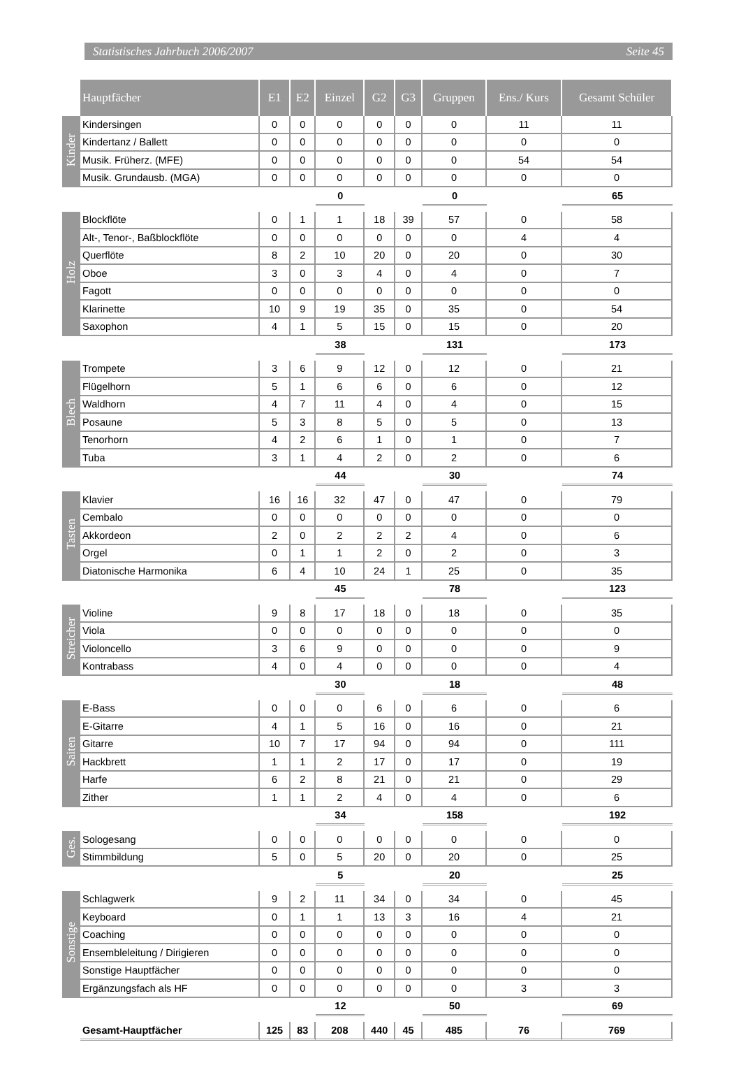Statistisches Jahrbuch 2006/2007 Seite 45
| | Hauptfächer | E1 | E2 | Einzel | G2 | G3 | Gruppen | Ens./ Kurs | Gesamt Schüler |
| Kinder | Kindersingen | 0 | 0 | 0 | 0 | 0 | 0 | 11 | 11 |
| | Kindertanz / Ballett | 0 | 0 | 0 | 0 | 0 | 0 | 0 | 0 |
| | Musik. Früherz. (MFE) | 0 | 0 | 0 | 0 | 0 | 0 | 54 | 54 |
| | Musik. Grundausb. (MGA) | 0 | 0 | 0 | 0 | 0 | 0 | 0 | 0 |
| | | | | 0 | | | 0 | | 65 |
| Holz | Blockflöte | 0 | 1 | 1 | 18 | 39 | 57 | 0 | 58 |
| | Alt-, Tenor-, Baßblockflöte | 0 | 0 | 0 | 0 | 0 | 0 | 4 | 4 |
| | Querflöte | 8 | 2 | 10 | 20 | 0 | 20 | 0 | 30 |
| | Oboe | 3 | 0 | 3 | 4 | 0 | 4 | 0 | 7 |
| | Fagott | 0 | 0 | 0 | 0 | 0 | 0 | 0 | 0 |
| | Klarinette | 10 | 9 | 19 | 35 | 0 | 35 | 0 | 54 |
| | Saxophon | 4 | 1 | 5 | 15 | 0 | 15 | 0 | 20 |
| | | | | 38 | | | 131 | | 173 |
| Blech | Trompete | 3 | 6 | 9 | 12 | 0 | 12 | 0 | 21 |
| | Flügelhorn | 5 | 1 | 6 | 6 | 0 | 6 | 0 | 12 |
| | Waldhorn | 4 | 7 | 11 | 4 | 0 | 4 | 0 | 15 |
| | Posaune | 5 | 3 | 8 | 5 | 0 | 5 | 0 | 13 |
| | Tenorhorn | 4 | 2 | 6 | 1 | 0 | 1 | 0 | 7 |
| | Tuba | 3 | 1 | 4 | 2 | 0 | 2 | 0 | 6 |
| | | | | 44 | | | 30 | | 74 |
| Tasten | Klavier | 16 | 16 | 32 | 47 | 0 | 47 | 0 | 79 |
| | Cembalo | 0 | 0 | 0 | 0 | 0 | 0 | 0 | 0 |
| | Akkordeon | 2 | 0 | 2 | 2 | 2 | 4 | 0 | 6 |
| | Orgel | 0 | 1 | 1 | 2 | 0 | 2 | 0 | 3 |
| | Diatonische Harmonika | 6 | 4 | 10 | 24 | 1 | 25 | 0 | 35 |
| | | | | 45 | | | 78 | | 123 |
| Streicher | Violine | 9 | 8 | 17 | 18 | 0 | 18 | 0 | 35 |
| | Viola | 0 | 0 | 0 | 0 | 0 | 0 | 0 | 0 |
| | Violoncello | 3 | 6 | 9 | 0 | 0 | 0 | 0 | 9 |
| | Kontrabass | 4 | 0 | 4 | 0 | 0 | 0 | 0 | 4 |
| | | | | 30 | | | 18 | | 48 |
| Saiten | E-Bass | 0 | 0 | 0 | 6 | 0 | 6 | 0 | 6 |
| | E-Gitarre | 4 | 1 | 5 | 16 | 0 | 16 | 0 | 21 |
| | Gitarre | 10 | 7 | 17 | 94 | 0 | 94 | 0 | 111 |
| | Hackbrett | 1 | 1 | 2 | 17 | 0 | 17 | 0 | 19 |
| | Harfe | 6 | 2 | 8 | 21 | 0 | 21 | 0 | 29 |
| | Zither | 1 | 1 | 2 | 4 | 0 | 4 | 0 | 6 |
| | | | | 34 | | | 158 | | 192 |
| Ges. | Sologesang | 0 | 0 | 0 | 0 | 0 | 0 | 0 | 0 |
| | Stimmbildung | 5 | 0 | 5 | 20 | 0 | 20 | 0 | 25 |
| | | | | 5 | | | 20 | | 25 |
| Sonstige | Schlagwerk | 9 | 2 | 11 | 34 | 0 | 34 | 0 | 45 |
| | Keyboard | 0 | 1 | 1 | 13 | 3 | 16 | 4 | 21 |
| | Coaching | 0 | 0 | 0 | 0 | 0 | 0 | 0 | 0 |
| | Ensembleleitung / Dirigieren | 0 | 0 | 0 | 0 | 0 | 0 | 0 | 0 |
| | Sonstige Hauptfächer | 0 | 0 | 0 | 0 | 0 | 0 | 0 | 0 |
| | Ergänzungsfach als HF | 0 | 0 | 0 | 0 | 0 | 0 | 3 | 3 |
| | | | | 12 | | | 50 | | 69 |
| | Gesamt-Hauptfächer | 125 | 83 | 208 | 440 | 45 | 485 | 76 | 769 |